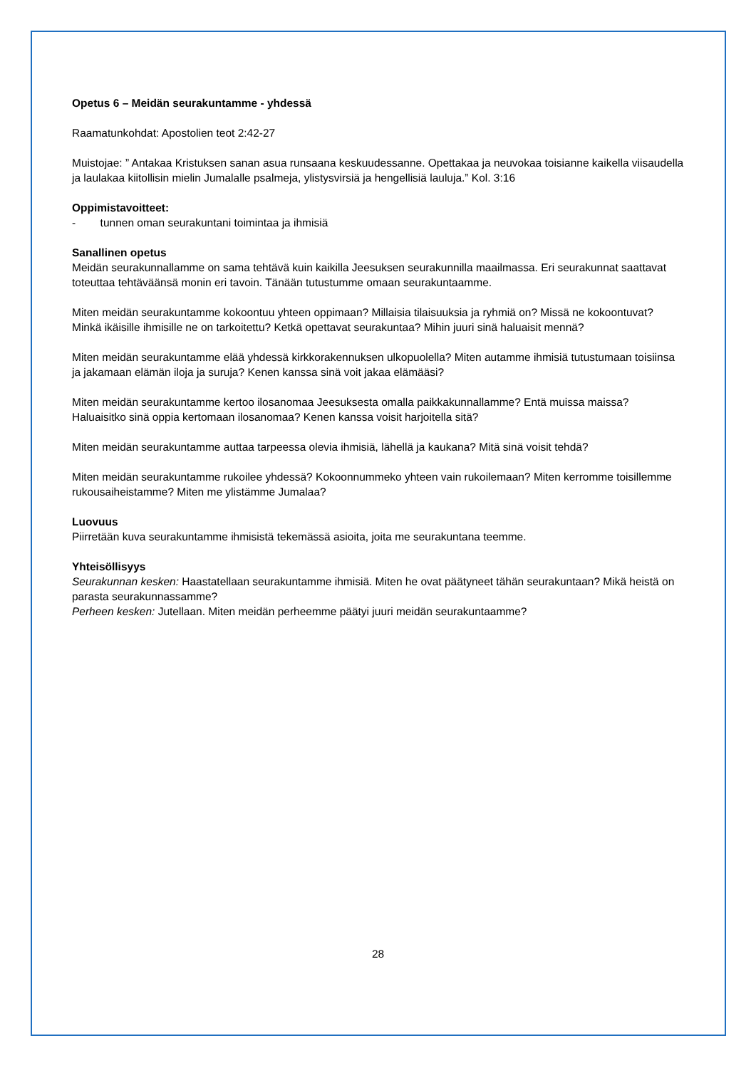Opetus 6 – Meidän seurakuntamme - yhdessä
Raamatunkohdat: Apostolien teot 2:42-27
Muistojae: ” Antakaa Kristuksen sanan asua runsaana keskuudessanne. Opettakaa ja neuvokaa toisianne kaikella viisaudella ja laulakaa kiitollisin mielin Jumalalle psalmeja, ylistysvirsiä ja hengellisiä lauluja.” Kol. 3:16
Oppimistavoitteet:
- tunnen oman seurakuntani toimintaa ja ihmisiä
Sanallinen opetus
Meidän seurakunnallamme on sama tehtävä kuin kaikilla Jeesuksen seurakunnilla maailmassa. Eri seurakunnat saattavat toteuttaa tehtäväänsä monin eri tavoin. Tänään tutustumme omaan seurakuntaamme.
Miten meidän seurakuntamme kokoontuu yhteen oppimaan? Millaisia tilaisuuksia ja ryhmiä on? Missä ne kokoontuvat? Minkä ikäisille ihmisille ne on tarkoitettu? Ketkä opettavat seurakuntaa? Mihin juuri sinä haluaisit mennä?
Miten meidän seurakuntamme elää yhdessä kirkkorakennuksen ulkopuolella? Miten autamme ihmisiä tutustumaan toisiinsa ja jakamaan elämän iloja ja suruja? Kenen kanssa sinä voit jakaa elämääsi?
Miten meidän seurakuntamme kertoo ilosanomaa Jeesuksesta omalla paikkakunnallamme? Entä muissa maissa? Haluaisitko sinä oppia kertomaan ilosanomaa? Kenen kanssa voisit harjoitella sitä?
Miten meidän seurakuntamme auttaa tarpeessa olevia ihmisiä, lähellä ja kaukana? Mitä sinä voisit tehdä?
Miten meidän seurakuntamme rukoilee yhdessä? Kokoonnummeko yhteen vain rukoilemaan? Miten kerromme toisillemme rukousaiheistamme? Miten me ylistämme Jumalaa?
Luovuus
Piirretään kuva seurakuntamme ihmisistä tekemässä asioita, joita me seurakuntana teemme.
Yhteisöllisyys
Seurakunnan kesken: Haastatellaan seurakuntamme ihmisiä. Miten he ovat päätyneet tähän seurakuntaan? Mikä heistä on parasta seurakunnassamme?
Perheen kesken: Jutellaan. Miten meidän perheemme päätyi juuri meidän seurakuntaamme?
28